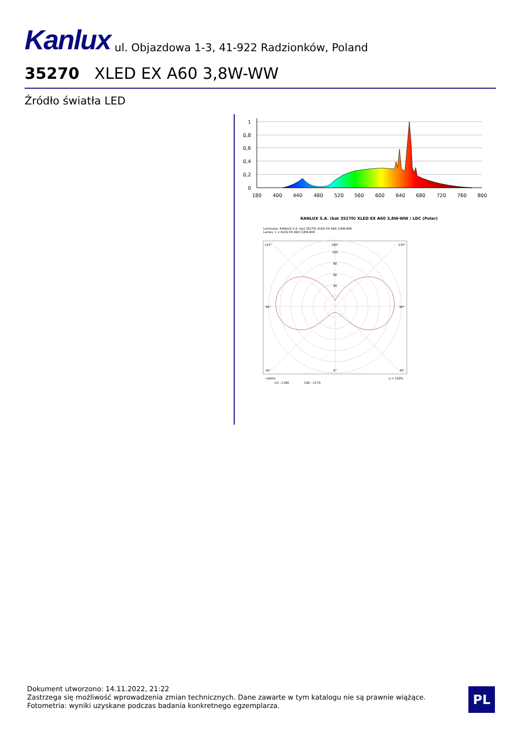Kanlux ul. Objazdowa 1-3, 41-922 Radzionków, Poland
35270 XLED EX A60 3,8W-WW
Źródło światła LED
1
0,8
0,6
0,4
0,2
0
180
400
440
480
520
560
600
640
680
720
760
800
KANLUX S.A. (kat 35270) XLED EX A60 3,8W-WW / LDC (Polar)
Luminaire: KANLUX S.A. (kat 35270) XLED EX A60 3,8W-WW
Lamps: 1 x XLED EX A60 3,8W-WW
180°
100
80
60
40
135°
135°
90°
90°
45°
0°
45°
cd/klm
η = 100%
C0 - C180
C90 - C270
Dokument utworzono: 14.11.2022, 21:22
Zastrzega się możliwość wprowadzenia zmian technicznych. Dane zawarte w tym katalogu nie są prawnie wiążące.
Fotometria: wyniki uzyskane podczas badania konkretnego egzemplarza.
PL